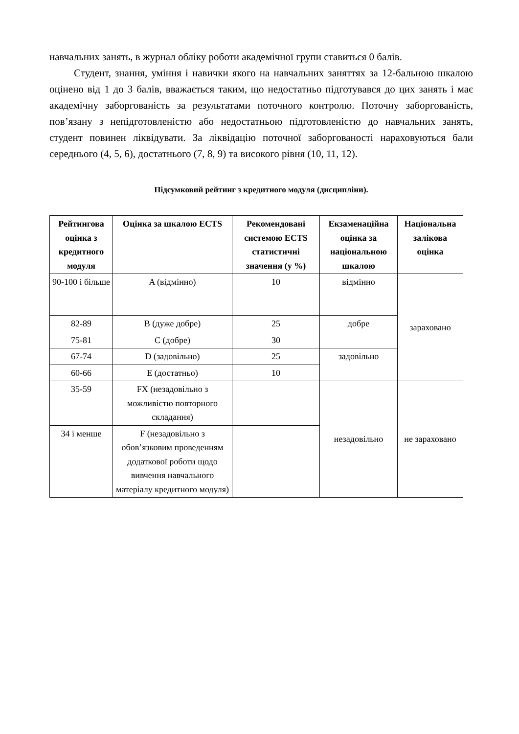навчальних занять, в журнал обліку роботи академічної групи ставиться 0 балів.
Студент, знання, уміння і навички якого на навчальних заняттях за 12-бальною шкалою оцінено від 1 до 3 балів, вважається таким, що недостатньо підготувався до цих занять і має академічну заборгованість за результатами поточного контролю. Поточну заборгованість, пов’язану з непідготовленістю або недостатньою підготовленістю до навчальних занять, студент повинен ліквідувати. За ліквідацію поточної заборгованості нараховуються бали середнього (4, 5, 6), достатнього (7, 8, 9) та високого рівня (10, 11, 12).
Підсумковий рейтинг з кредитного модуля (дисципліни).
| Рейтингова оцінка з кредитного модуля | Оцінка за шкалою ECTS | Рекомендовані системою ECTS статистичні значення (у %) | Екзаменаційна оцінка за національною шкалою | Національна залікова оцінка |
| --- | --- | --- | --- | --- |
| 90-100 і більше | A (відмінно) | 10 | відмінно | зараховано |
| 82-89 | B (дуже добре) | 25 | добре | |
| 75-81 | C (добре) | 30 | | |
| 67-74 | D (задовільно) | 25 | задовільно | |
| 60-66 | E (достатньо) | 10 | | |
| 35-59 | FX (незадовільно з можливістю повторного складання) | | незадовільно | не зараховано |
| 34 і менше | F (незадовільно з обов’язковим проведенням додаткової роботи щодо вивчення навчального матеріалу кредитного модуля) | | | |